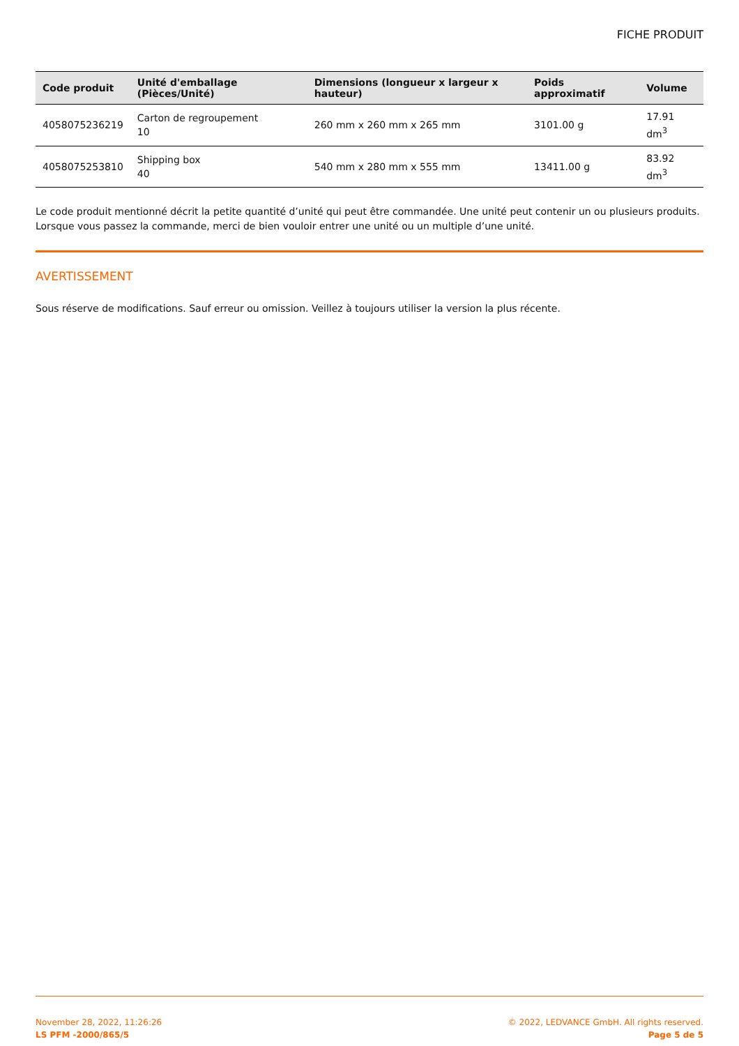FICHE PRODUIT
| Code produit | Unité d'emballage (Pièces/Unité) | Dimensions (longueur x largeur x hauteur) | Poids approximatif | Volume |
| --- | --- | --- | --- | --- |
| 4058075236219 | Carton de regroupement 10 | 260 mm x 260 mm x 265 mm | 3101.00 g | 17.91 dm<sup>3</sup> |
| 4058075253810 | Shipping box 40 | 540 mm x 280 mm x 555 mm | 13411.00 g | 83.92 dm<sup>3</sup> |
Le code produit mentionné décrit la petite quantité d’unité qui peut être commandée. Une unité peut contenir un ou plusieurs produits. Lorsque vous passez la commande, merci de bien vouloir entrer une unité ou un multiple d’une unité.
AVERTISSEMENT
Sous réserve de modifications. Sauf erreur ou omission. Veillez à toujours utiliser la version la plus récente.
November 28, 2022, 11:26:26
LS PFM -2000/865/5
© 2022, LEDVANCE GmbH. All rights reserved.
Page 5 de 5